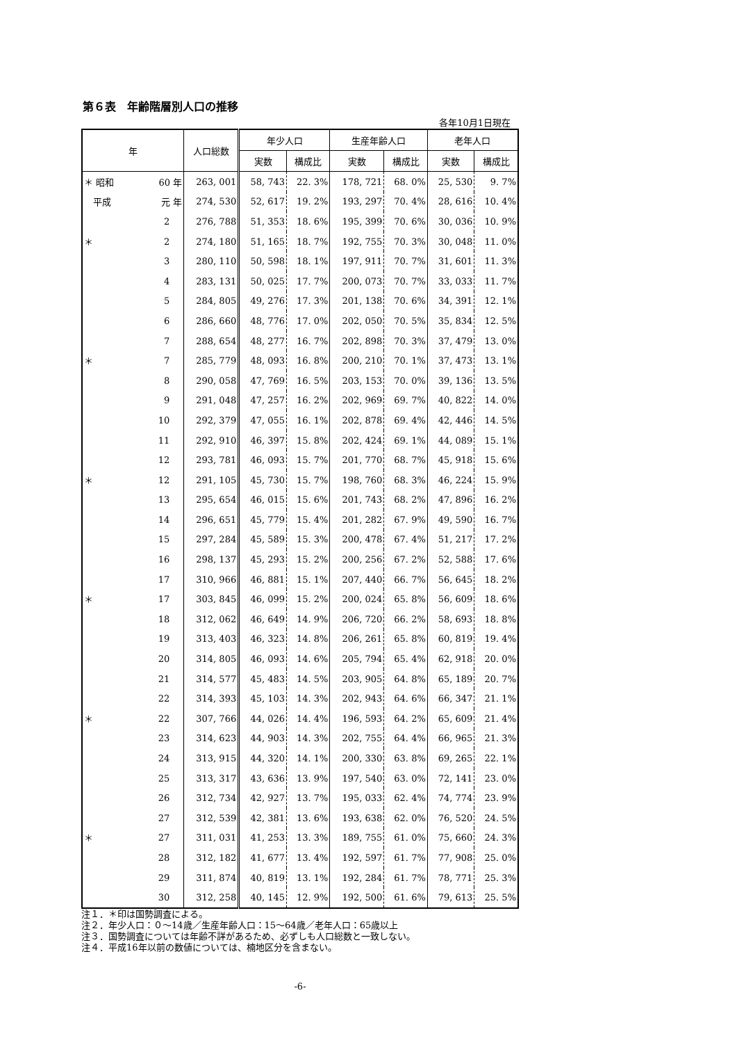第６表　年齢階層別人口の推移
各年10月1日現在
| 年 | | 人口総数 | 年少人口 | | 生産年齢人口 | | 老年人口 | |
| --- | --- | --- | --- | --- | --- | --- | --- | --- |
| | | | 実数 | 構成比 | 実数 | 構成比 | 実数 | 構成比 |
| ＊ 昭和 | 60 年 | 263, 001 | 58, 743 | 22. 3% | 178, 721 | 68. 0% | 25, 530 | 9. 7% |
| 平成 | 元 年 | 274, 530 | 52, 617 | 19. 2% | 193, 297 | 70. 4% | 28, 616 | 10. 4% |
| | 2 | 276, 788 | 51, 353 | 18. 6% | 195, 399 | 70. 6% | 30, 036 | 10. 9% |
| ＊ | 2 | 274, 180 | 51, 165 | 18. 7% | 192, 755 | 70. 3% | 30, 048 | 11. 0% |
| | 3 | 280, 110 | 50, 598 | 18. 1% | 197, 911 | 70. 7% | 31, 601 | 11. 3% |
| | 4 | 283, 131 | 50, 025 | 17. 7% | 200, 073 | 70. 7% | 33, 033 | 11. 7% |
| | 5 | 284, 805 | 49, 276 | 17. 3% | 201, 138 | 70. 6% | 34, 391 | 12. 1% |
| | 6 | 286, 660 | 48, 776 | 17. 0% | 202, 050 | 70. 5% | 35, 834 | 12. 5% |
| | 7 | 288, 654 | 48, 277 | 16. 7% | 202, 898 | 70. 3% | 37, 479 | 13. 0% |
| ＊ | 7 | 285, 779 | 48, 093 | 16. 8% | 200, 210 | 70. 1% | 37, 473 | 13. 1% |
| | 8 | 290, 058 | 47, 769 | 16. 5% | 203, 153 | 70. 0% | 39, 136 | 13. 5% |
| | 9 | 291, 048 | 47, 257 | 16. 2% | 202, 969 | 69. 7% | 40, 822 | 14. 0% |
| | 10 | 292, 379 | 47, 055 | 16. 1% | 202, 878 | 69. 4% | 42, 446 | 14. 5% |
| | 11 | 292, 910 | 46, 397 | 15. 8% | 202, 424 | 69. 1% | 44, 089 | 15. 1% |
| | 12 | 293, 781 | 46, 093 | 15. 7% | 201, 770 | 68. 7% | 45, 918 | 15. 6% |
| ＊ | 12 | 291, 105 | 45, 730 | 15. 7% | 198, 760 | 68. 3% | 46, 224 | 15. 9% |
| | 13 | 295, 654 | 46, 015 | 15. 6% | 201, 743 | 68. 2% | 47, 896 | 16. 2% |
| | 14 | 296, 651 | 45, 779 | 15. 4% | 201, 282 | 67. 9% | 49, 590 | 16. 7% |
| | 15 | 297, 284 | 45, 589 | 15. 3% | 200, 478 | 67. 4% | 51, 217 | 17. 2% |
| | 16 | 298, 137 | 45, 293 | 15. 2% | 200, 256 | 67. 2% | 52, 588 | 17. 6% |
| | 17 | 310, 966 | 46, 881 | 15. 1% | 207, 440 | 66. 7% | 56, 645 | 18. 2% |
| ＊ | 17 | 303, 845 | 46, 099 | 15. 2% | 200, 024 | 65. 8% | 56, 609 | 18. 6% |
| | 18 | 312, 062 | 46, 649 | 14. 9% | 206, 720 | 66. 2% | 58, 693 | 18. 8% |
| | 19 | 313, 403 | 46, 323 | 14. 8% | 206, 261 | 65. 8% | 60, 819 | 19. 4% |
| | 20 | 314, 805 | 46, 093 | 14. 6% | 205, 794 | 65. 4% | 62, 918 | 20. 0% |
| | 21 | 314, 577 | 45, 483 | 14. 5% | 203, 905 | 64. 8% | 65, 189 | 20. 7% |
| | 22 | 314, 393 | 45, 103 | 14. 3% | 202, 943 | 64. 6% | 66, 347 | 21. 1% |
| ＊ | 22 | 307, 766 | 44, 026 | 14. 4% | 196, 593 | 64. 2% | 65, 609 | 21. 4% |
| | 23 | 314, 623 | 44, 903 | 14. 3% | 202, 755 | 64. 4% | 66, 965 | 21. 3% |
| | 24 | 313, 915 | 44, 320 | 14. 1% | 200, 330 | 63. 8% | 69, 265 | 22. 1% |
| | 25 | 313, 317 | 43, 636 | 13. 9% | 197, 540 | 63. 0% | 72, 141 | 23. 0% |
| | 26 | 312, 734 | 42, 927 | 13. 7% | 195, 033 | 62. 4% | 74, 774 | 23. 9% |
| | 27 | 312, 539 | 42, 381 | 13. 6% | 193, 638 | 62. 0% | 76, 520 | 24. 5% |
| ＊ | 27 | 311, 031 | 41, 253 | 13. 3% | 189, 755 | 61. 0% | 75, 660 | 24. 3% |
| | 28 | 312, 182 | 41, 677 | 13. 4% | 192, 597 | 61. 7% | 77, 908 | 25. 0% |
| | 29 | 311, 874 | 40, 819 | 13. 1% | 192, 284 | 61. 7% | 78, 771 | 25. 3% |
| | 30 | 312, 258 | 40, 145 | 12. 9% | 192, 500 | 61. 6% | 79, 613 | 25. 5% |
注１．＊印は国勢調査による。
注２．年少人口：０～14歳／生産年齢人口：15～64歳／老年人口：65歳以上
注３．国勢調査については年齢不詳があるため、必ずしも人口総数と一致しない。
注４．平成16年以前の数値については、楠地区分を含まない。
-6-